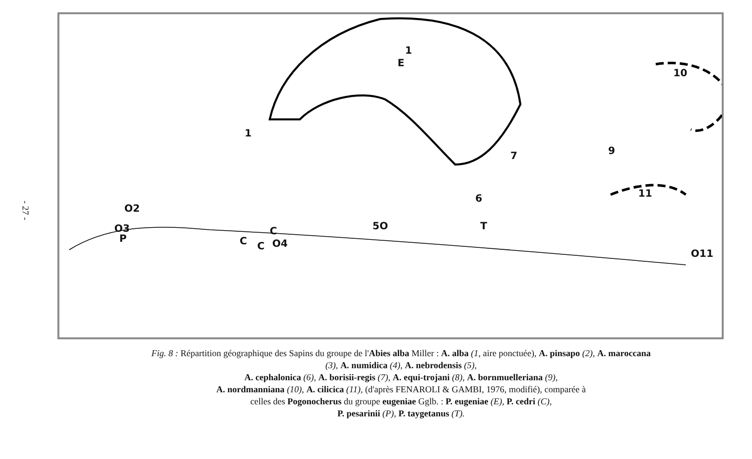- 27 -
1
E
1
10
9 7
11
O11
O2
O3
P C C
C
O4
5O T
6
Fig. 8 : Répartition géographique des Sapins du groupe de l'Abies alba Miller : A. alba (1, aire ponctuée), A. pinsapo (2), A. maroccana (3), A. numidica (4), A. nebrodensis (5),
A. cephalonica (6), A. borisii-regis (7), A. equi-trojani (8), A. bornmuelleriana (9),
A. nordmanniana (10), A. cilicica (11), (d'après FENAROLI & GAMBI, 1976, modifié), comparée à
celles des Pogonocherus du groupe eugeniae Gglb. : P. eugeniae (E), P. cedri (C),
P. pesarinii (P), P. taygetanus (T).